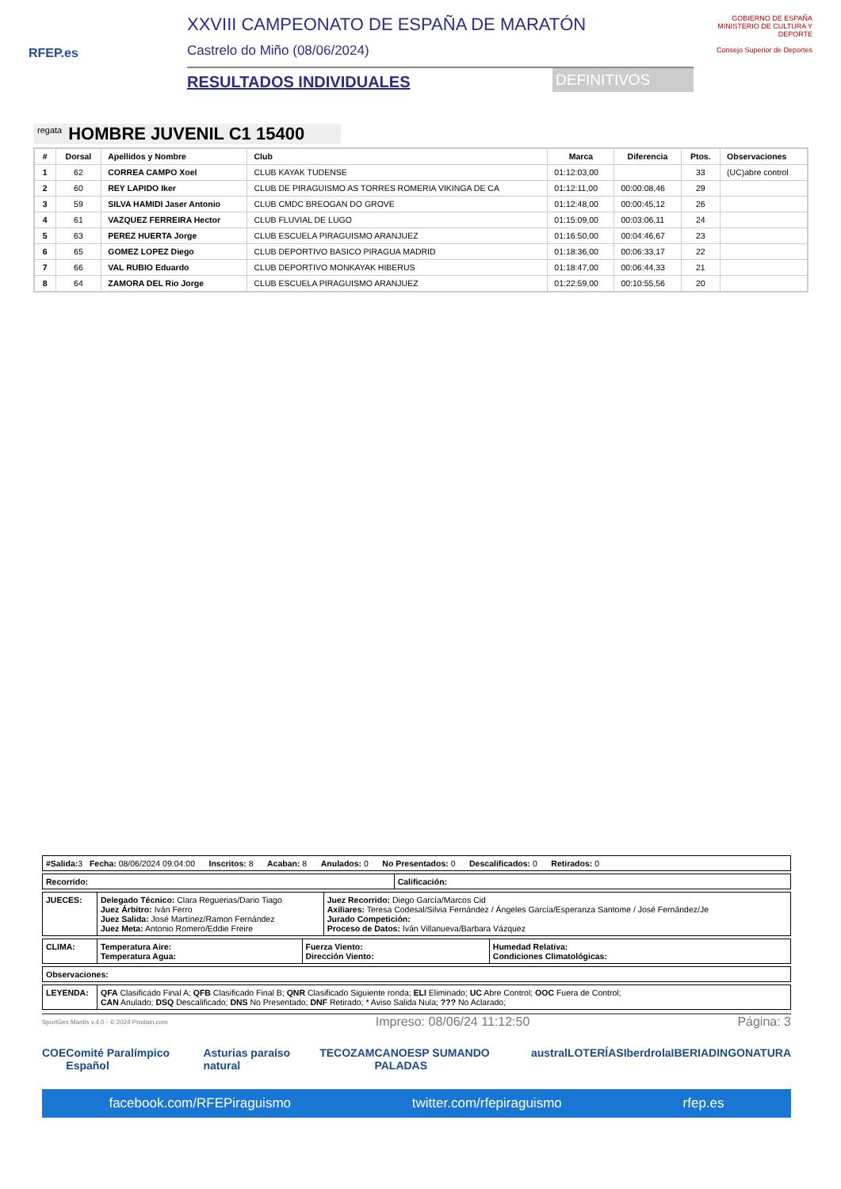RFEP.es
XXVIII CAMPEONATO DE ESPAÑA DE MARATÓN
Castrelo do Miño (08/06/2024)
RESULTADOS INDIVIDUALES DEFINITIVOS
GOBIERNO DE ESPAÑA MINISTERIO DE CULTURA Y DEPORTE
Consejo Superior de Deportes
regata HOMBRE JUVENIL C1 15400
| # | Dorsal | Apellidos y Nombre | Club | Marca | Diferencia | Ptos. | Observaciones |
| --- | --- | --- | --- | --- | --- | --- | --- |
| 1 | 62 | CORREA CAMPO Xoel | CLUB KAYAK TUDENSE | 01:12:03,00 | | 33 | (UC)abre control |
| 2 | 60 | REY LAPIDO Iker | CLUB DE PIRAGUISMO AS TORRES ROMERIA VIKINGA DE CA | 01:12:11,00 | 00:00:08,46 | 29 | |
| 3 | 59 | SILVA HAMIDI Jaser Antonio | CLUB CMDC BREOGAN DO GROVE | 01:12:48,00 | 00:00:45,12 | 26 | |
| 4 | 61 | VAZQUEZ FERREIRA Hector | CLUB FLUVIAL DE LUGO | 01:15:09,00 | 00:03:06,11 | 24 | |
| 5 | 63 | PEREZ HUERTA Jorge | CLUB ESCUELA PIRAGUISMO ARANJUEZ | 01:16:50,00 | 00:04:46,67 | 23 | |
| 6 | 65 | GOMEZ LOPEZ Diego | CLUB DEPORTIVO BASICO PIRAGUA MADRID | 01:18:36,00 | 00:06:33,17 | 22 | |
| 7 | 66 | VAL RUBIO Eduardo | CLUB DEPORTIVO MONKAYAK HIBERUS | 01:18:47,00 | 00:06:44,33 | 21 | |
| 8 | 64 | ZAMORA DEL Rio Jorge | CLUB ESCUELA PIRAGUISMO ARANJUEZ | 01:22:59,00 | 00:10:55,56 | 20 | |
| #Salida: 3 Fecha: 08/06/2024 09:04:00 Inscritos: 8 Acaban: 8 Anulados: 0 No Presentados: 0 Descalificados: 0 Retirados: 0 |
| Recorrido: | Calificación: |
| JUECES: | Delegado Técnico: Clara Reguerias/Dario Tiago Juez Árbitro: Iván Ferro Juez Salida: José Martínez/Ramon Fernández Juez Meta: Antonio Romero/Eddie Freire | Juez Recorrido: Diego García/Marcos Cid Axiliares: Teresa Codesal/Silvia Fernández / Ángeles García/Esperanza Santome / José Fernández/Je Jurado Competición: Proceso de Datos: Iván Villanueva/Barbara Vázquez |
| CLIMA: | Temperatura Aire: Temperatura Agua: | Fuerza Viento: Dirección Viento: | Humedad Relativa: Condiciones Climatológicas: |
| Observaciones: |
| LEYENDA: | QFA Clasificado Final A; QFB Clasificado Final B; QNR Clasificado Siguiente ronda; ELI Eliminado; UC Abre Control; OOC Fuera de Control; CAN Anulado; DSQ Descalificado; DNS No Presentado; DNF Retirado; * Aviso Salida Nula; ??? No Aclarado; |
SportGes Mantis v.4.0 - © 2024 Prodain.com Impreso: 08/06/24 11:12:50 Página: 3
COE Comité Paralímpico Español Asturias paraíso natural TECOZAM CANOESP SUMANDO PALADAS austral LOTERÍAS Iberdrola IBERIA DINGONATURA
facebook.com/RFEPiraguismo twitter.com/rfepiraguismo rfep.es